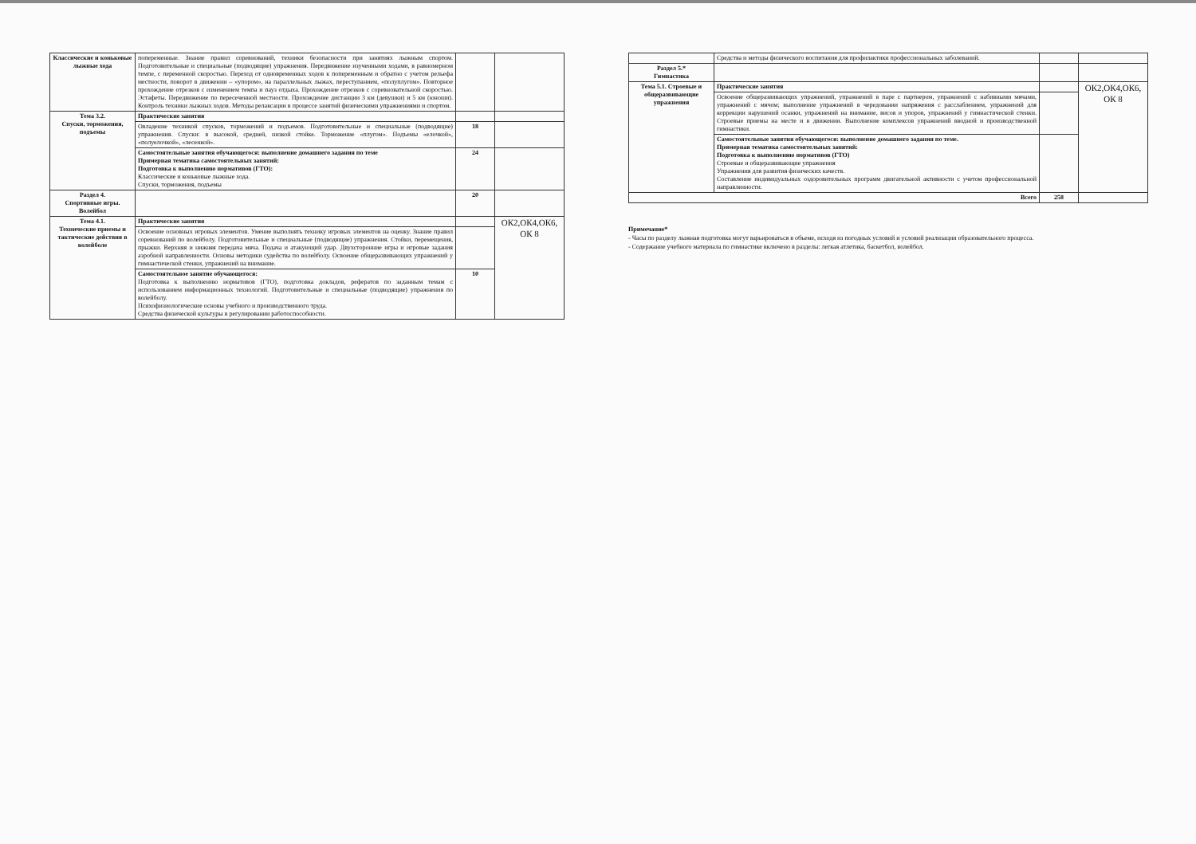| Классические и коньковые лыжные хода | попеременные. Знание правил соревнований, техники безопасности при занятиях лыжным спортом. Подготовительные и специальные (подводящие) упражнения. Передвижение изученными ходами, в равномерном темпе, с переменной скоростью. Переход от одновременных ходов к попеременным и обратно с учетом рельефа местности, поворот в движении – «упором», на параллельных лыжах, переступанием, «полуплугом». Повторное прохождение отрезков с изменением темпа и пауз отдыха. Прохождение отрезков с соревновательной скоростью. Эстафеты. Передвижение по пересеченной местности. Прохождение дистанции 3 км (девушки) и 5 км (юноши). Контроль техники лыжных ходов. Методы релаксации в процессе занятий физическими упражнениями и спортом. | | |
| Тема 3.2. Спуски, торможения, подъемы | Практические занятия | | |
| | Овладение техникой спусков, торможений и подъемов. Подготовительные и специальные (подводящие) упражнения. Спуски: в высокой, средней, низкой стойке. Торможение «плугом». Подъемы «елочкой», «полуелочкой», «лесенкой». | 18 | |
| | Самостоятельные занятия обучающегося: выполнение домашнего задания по теме Примерная тематика самостоятельных занятий: Подготовка к выполнению нормативов (ГТО): Классические и коньковые лыжные хода. Спуски, торможения, подъемы | 24 | |
| Раздел 4. Спортивные игры. Волейбол | | 20 | |
| Тема 4.1. Технические приемы и тактические действия в волейболе | Практические занятия | | ОК2,ОК4,ОК6, ОК 8 |
| | Освоение основных игровых элементов. Умение выполнять технику игровых элементов на оценку. Знание правил соревнований по волейболу. Подготовительные и специальные (подводящие) упражнения. Стойки, перемещения, прыжки. Верхняя и нижняя передача мяча. Подача и атакующий удар. Двухсторонние игры и игровые задания аэробной направленности. Основы методики судейства по волейболу. Освоение общеразвивающих упражнений у гимнастической стенки, упражнений на внимание. | | |
| | Самостоятельное занятие обучающегося: Подготовка к выполнению нормативов (ГТО), подготовка докладов, рефератов по заданным темам с использованием информационных технологий. Подготовительные и специальные (подводящие) упражнения по волейболу. Психофизиологические основы учебного и производственного труда. Средства физической культуры в регулировании работоспособности. | 10 | |
| | Средства и методы физического воспитания для профилактики профессиональных заболеваний. | | |
| Раздел 5.* Гимнастика | | | |
| Тема 5.1. Строевые и общеразвивающие упражнения | Практические занятия | | ОК2,ОК4,ОК6, ОК 8 |
| | Освоение общеразвивающих упражнений, упражнений в паре с партнером, упражнений с набивными мячами, упражнений с мячом; выполнение упражнений в чередовании напряжения с расслаблением, упражнений для коррекции нарушений осанки, упражнений на внимание, висов и упоров, упражнений у гимнастической стенки. Строевые приемы на месте и в движении. Выполнение комплексов упражнений вводной и производственной гимнастики. | | |
| | Самостоятельные занятия обучающегося: выполнение домашнего задания по теме. Примерная тематика самостоятельных занятий: Подготовка к выполнению нормативов (ГТО) Строевые и общеразвивающие упражнения Упражнения для развития физических качеств. Составление индивидуальных оздоровительных программ двигательной активности с учетом профессиональной направленности. | | |
| Всего | | 258 | |
Примечание*
- Часы по разделу лыжная подготовка могут варьироваться в объеме, исходя из погодных условий и условий реализации образовательного процесса.
- Содержание учебного материала по гимнастике включено в разделы: легкая атлетика, баскетбол, волейбол.